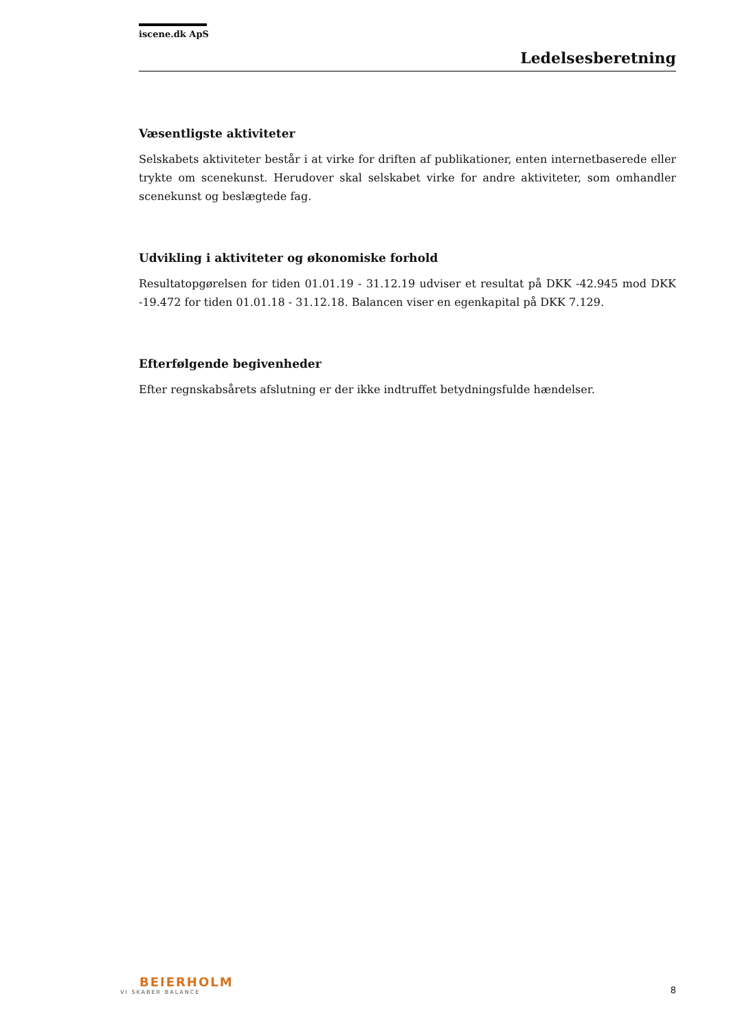iscene.dk ApS
Ledelsesberetning
Væsentligste aktiviteter
Selskabets aktiviteter består i at virke for driften af publikationer, enten internetbaserede eller trykte om scenekunst. Herudover skal selskabet virke for andre aktiviteter, som omhandler scenekunst og beslægtede fag.
Udvikling i aktiviteter og økonomiske forhold
Resultatopgørelsen for tiden 01.01.19 - 31.12.19 udviser et resultat på DKK -42.945 mod DKK -19.472 for tiden 01.01.18 - 31.12.18. Balancen viser en egenkapital på DKK 7.129.
Efterfølgende begivenheder
Efter regnskabsårets afslutning er der ikke indtruffet betydningsfulde hændelser.
BEIERHOLM
VI SKABER BALANCE
8